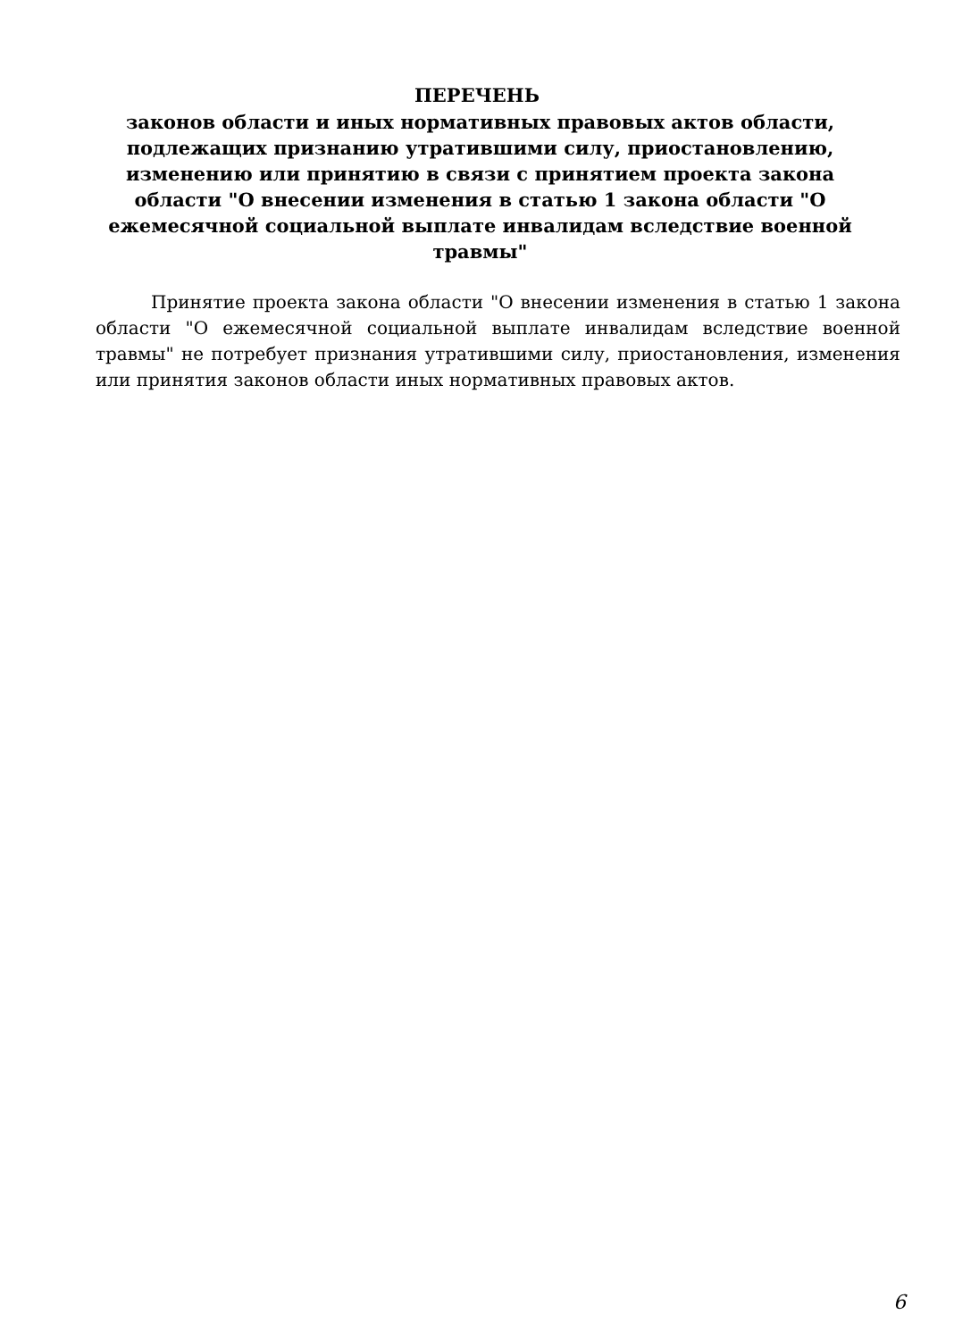ПЕРЕЧЕНЬ
законов области и иных нормативных правовых актов области, подлежащих признанию утратившими силу, приостановлению, изменению или принятию в связи с принятием проекта закона области "О внесении изменения в статью 1 закона области "О ежемесячной социальной выплате инвалидам вследствие военной травмы"
Принятие проекта закона области "О внесении изменения в статью 1 закона области "О ежемесячной социальной выплате инвалидам вследствие военной травмы" не потребует признания утратившими силу, приостановления, изменения или принятия законов области иных нормативных правовых актов.
6